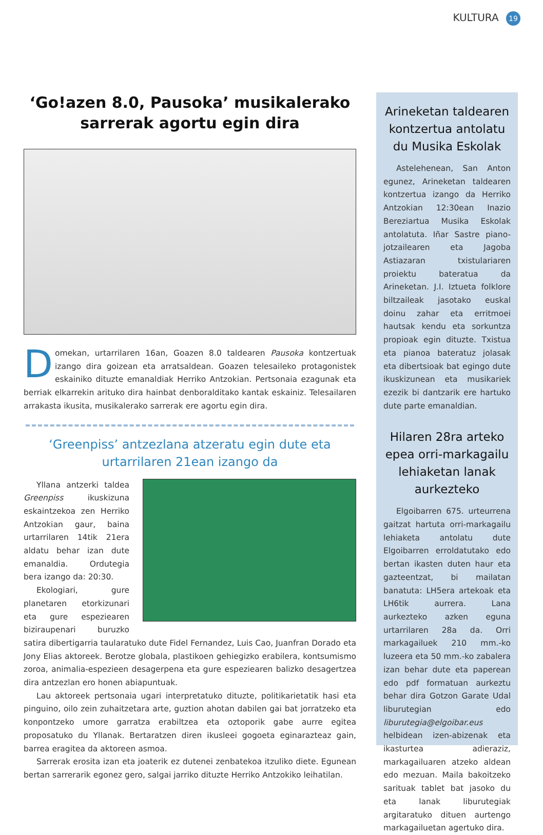KULTURA 19
‘Go!azen 8.0, Pausoka’ musikalerako sarrerak agortu egin dira
Domekan, urtarrilaren 16an, Goazen 8.0 taldearen Pausoka kontzertuak izango dira goizean eta arratsaldean. Goazen telesaileko protagonistek eskainiko dituzte emanaldiak Herriko Antzokian. Pertsonaia ezagunak eta berriak elkarrekin arituko dira hainbat denboralditako kantak eskainiz. Telesailaren arrakasta ikusita, musikalerako sarrerak ere agortu egin dira.
‘Greenpiss’ antzezlana atzeratu egin dute eta urtarrilaren 21ean izango da
Yllana antzerki taldea Greenpiss ikuskizuna eskaintzekoa zen Herriko Antzokian gaur, baina urtarrilaren 14tik 21era aldatu behar izan dute emanaldia. Ordutegia bera izango da: 20:30.
Ekologiari, gure planetaren etorkizunari eta gure espeziearen biziraupenari buruzko satira dibertigarria taularatuko dute Fidel Fernandez, Luis Cao, Juanfran Dorado eta Jony Elias aktoreek. Berotze globala, plastikoen gehiegizko erabilera, kontsumismo zoroa, animalia-espezieen desagerpena eta gure espeziearen balizko desagertzea dira antzezlan ero honen abiapuntuak.
Lau aktoreek pertsonaia ugari interpretatuko dituzte, politikarietatik hasi eta pinguino, oilo zein zuhaitzetara arte, guztion ahotan dabilen gai bat jorratzeko eta konpontzeko umore garratza erabiltzea eta oztoporik gabe aurre egitea proposatuko du Yllanak. Bertaratzen diren ikusleei gogoeta eginarazteaz gain, barrea eragitea da aktoreen asmoa.
Sarrerak erosita izan eta joaterik ez dutenei zenbatekoa itzuliko diete. Egunean bertan sarrerarik egonez gero, salgai jarriko dituzte Herriko Antzokiko leihatilan.
Arineketan taldearen kontzertua antolatu du Musika Eskolak
Astelehenean, San Anton egunez, Arineketan taldearen kontzertua izango da Herriko Antzokian 12:30ean Inazio Bereziartua Musika Eskolak antolatuta. Iñar Sastre piano-jotzailearen eta Jagoba Astiazaran txistulariaren proiektu bateratua da Arineketan. J.I. Iztueta folklore biltzaileak jasotako euskal doinu zahar eta erritmoei hautsak kendu eta sorkuntza propioak egin dituzte. Txistua eta pianoa bateratuz jolasak eta dibertsioak bat egingo dute ikuskizunean eta musikariek ezezik bi dantzarik ere hartuko dute parte emanaldian.
Hilaren 28ra arteko epea orri-markagailu lehiaketan lanak aurkezteko
Elgoibarren 675. urteurrena gaitzat hartuta orri-markagailu lehiaketa antolatu dute Elgoibarren erroldatutako edo bertan ikasten duten haur eta gazteentzat, bi mailatan banatuta: LH5era artekoak eta LH6tik aurrera. Lana aurkezteko azken eguna urtarrilaren 28a da. Orri markagailuek 210 mm.-ko luzeera eta 50 mm.-ko zabalera izan behar dute eta paperean edo pdf formatuan aurkeztu behar dira Gotzon Garate Udal liburutegian edo liburutegia@elgoibar.eus helbidean izen-abizenak eta ikasturtea adieraziz, markagailuaren atzeko aldean edo mezuan. Maila bakoitzeko sarituak tablet bat jasoko du eta lanak liburutegiak argitaratuko dituen aurtengo markagailuetan agertuko dira.